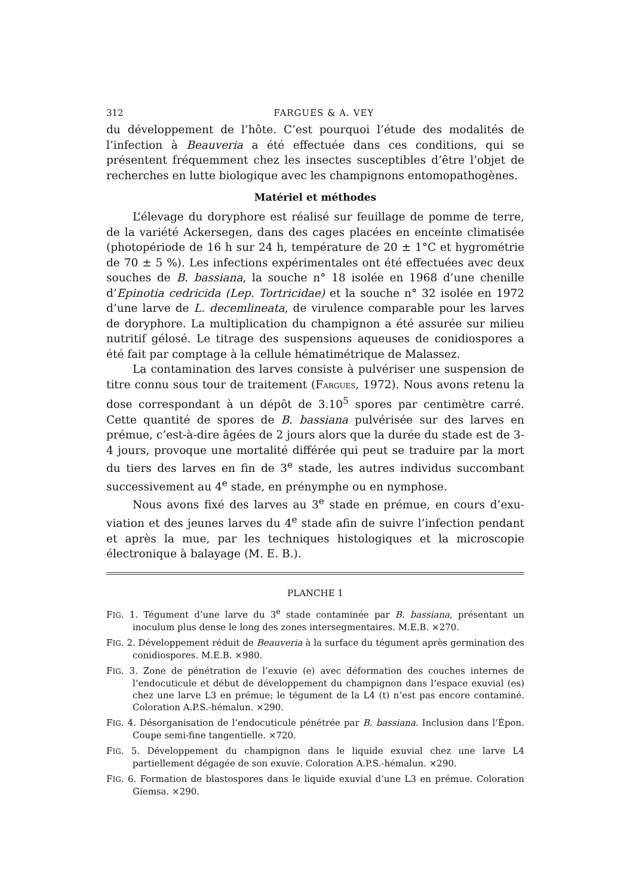312 FARGUES & A. VEY
du développement de l’hôte. C’est pourquoi l’étude des modalités de l’infection à Beauveria a été effectuée dans ces conditions, qui se présentent fréquemment chez les insectes susceptibles d’être l’objet de recherches en lutte biologique avec les champignons entomo­pathogènes.
Matériel et méthodes
L’élevage du doryphore est réalisé sur feuillage de pomme de terre, de la variété Ackersegen, dans des cages placées en enceinte climatisée (photopériode de 16 h sur 24 h, température de 20 ± 1°C et hygro­métrie de 70 ± 5 %). Les infections expérimentales ont été effectuées avec deux souches de B. bassiana, la souche n° 18 isolée en 1968 d’une chenille d’Epinotia cedricida (Lep. Tortricidae) et la souche n° 32 isolée en 1972 d’une larve de L. decemlineata, de virulence comparable pour les larves de doryphore. La multiplication du champignon a été assurée sur milieu nutritif gélosé. Le titrage des suspensions aqueuses de conidiospores a été fait par comptage à la cellule hématimétrique de Malassez.
La contamination des larves consiste à pulvériser une suspension de titre connu sous tour de traitement (FARGUES, 1972). Nous avons retenu la dose correspondant à un dépôt de 3.10<sup>5</sup> spores par centimètre carré. Cette quantité de spores de B. bassiana pulvérisée sur des larves en prémue, c’est-à-dire âgées de 2 jours alors que la durée du stade est de 3-4 jours, provoque une mortalité différée qui peut se traduire par la mort du tiers des larves en fin de 3<sup>e</sup> stade, les autres individus succombant successivement au 4<sup>e</sup> stade, en prénymphe ou en nymphose.
Nous avons fixé des larves au 3<sup>e</sup> stade en prémue, en cours d’exu­viation et des jeunes larves du 4<sup>e</sup> stade afin de suivre l’infection pen­dant et après la mue, par les techniques histologiques et la microscopie électronique à balayage (M. E. B.).
PLANCHE 1
FIG. 1. Tégument d’une larve du 3<sup>e</sup> stade contaminée par B. bassiana, présentant un inoculum plus dense le long des zones intersegmentaires. M.E.B. ×270.
FIG. 2. Développement réduit de Beauveria à la surface du tégument après ger­mination des conidiospores. M.E.B. ×980.
FIG. 3. Zone de pénétration de l’exuvie (e) avec déformation des couches internes de l’endocuticule et début de développement du champignon dans l’espace exuvial (es) chez une larve L3 en prémue; le tégument de la L4 (t) n’est pas encore contaminé. Coloration A.P.S.-hémalun. ×290.
FIG. 4. Désorganisation de l’endocuticule pénétrée par B. bassiana. Inclusion dans l’Épon. Coupe semi-fine tangentielle. ×720.
FIG. 5. Développement du champignon dans le liquide exuvial chez une larve L4 partiellement dégagée de son exuvie. Coloration A.P.S.-hémalun. ×290.
FIG. 6. Formation de blastospores dans le liquide exuvial d’une L3 en prémue. Coloration Giemsa. ×290.